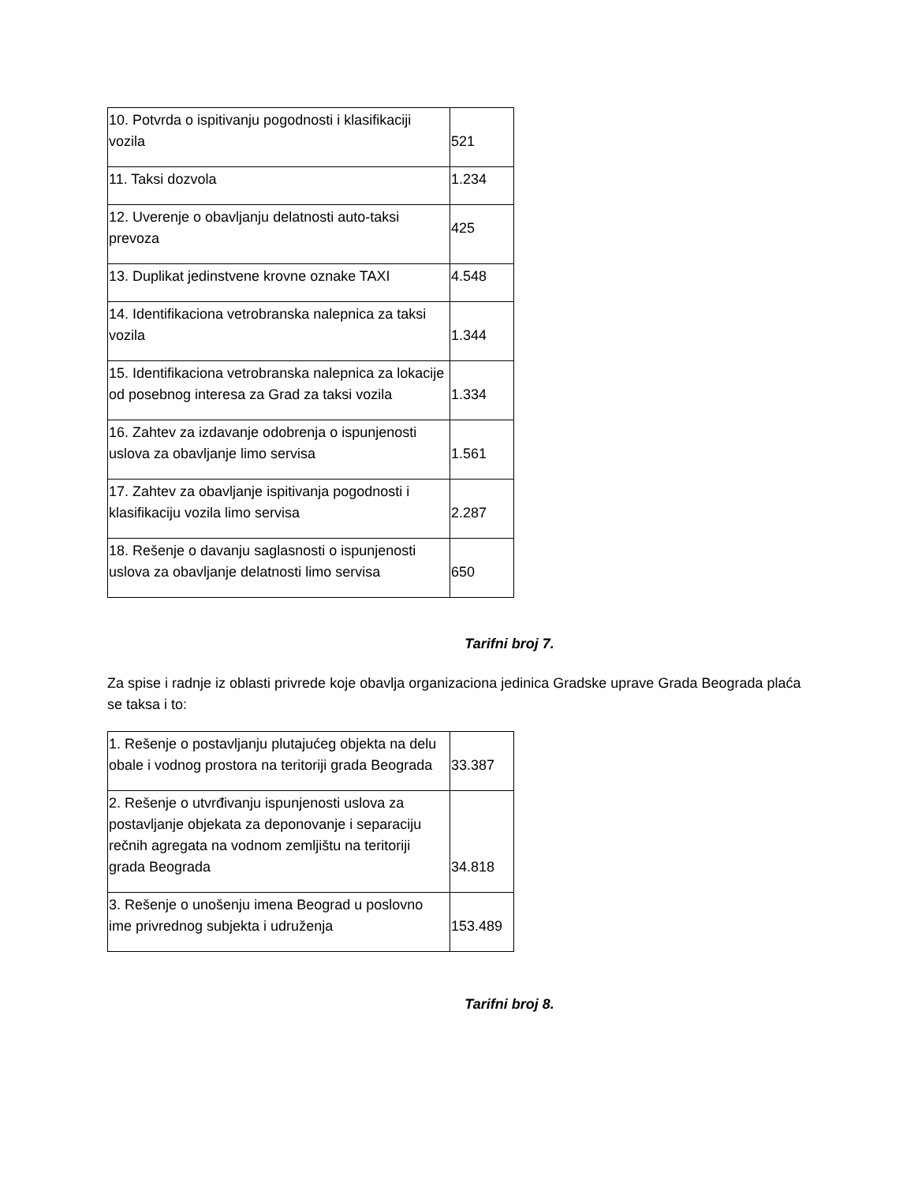| 10. Potvrda o ispitivanju pogodnosti i klasifikaciji vozila | 521 |
| 11. Taksi dozvola | 1.234 |
| 12. Uverenje o obavljanju delatnosti auto-taksi prevoza | 425 |
| 13. Duplikat jedinstvene krovne oznake TAXI | 4.548 |
| 14. Identifikaciona vetrobranska nalepnica za taksi vozila | 1.344 |
| 15. Identifikaciona vetrobranska nalepnica za lokacije od posebnog interesa za Grad za taksi vozila | 1.334 |
| 16. Zahtev za izdavanje odobrenja o ispunjenosti uslova za obavljanje limo servisa | 1.561 |
| 17. Zahtev za obavljanje ispitivanja pogodnosti i klasifikaciju vozila limo servisa | 2.287 |
| 18. Rešenje o davanju saglasnosti o ispunjenosti uslova za obavljanje delatnosti limo servisa | 650 |
Tarifni broj 7.
Za spise i radnje iz oblasti privrede koje obavlja organizaciona jedinica Gradske uprave Grada Beograda plaća se taksa i to:
| 1. Rešenje o postavljanju plutajućeg objekta na delu obale i vodnog prostora na teritoriji grada Beograda | 33.387 |
| 2. Rešenje o utvrđivanju ispunjenosti uslova za postavljanje objekata za deponovanje i separaciju rečnih agregata na vodnom zemljištu na teritoriji grada Beograda | 34.818 |
| 3. Rešenje o unošenju imena Beograd u poslovno ime privrednog subjekta i udruženja | 153.489 |
Tarifni broj 8.